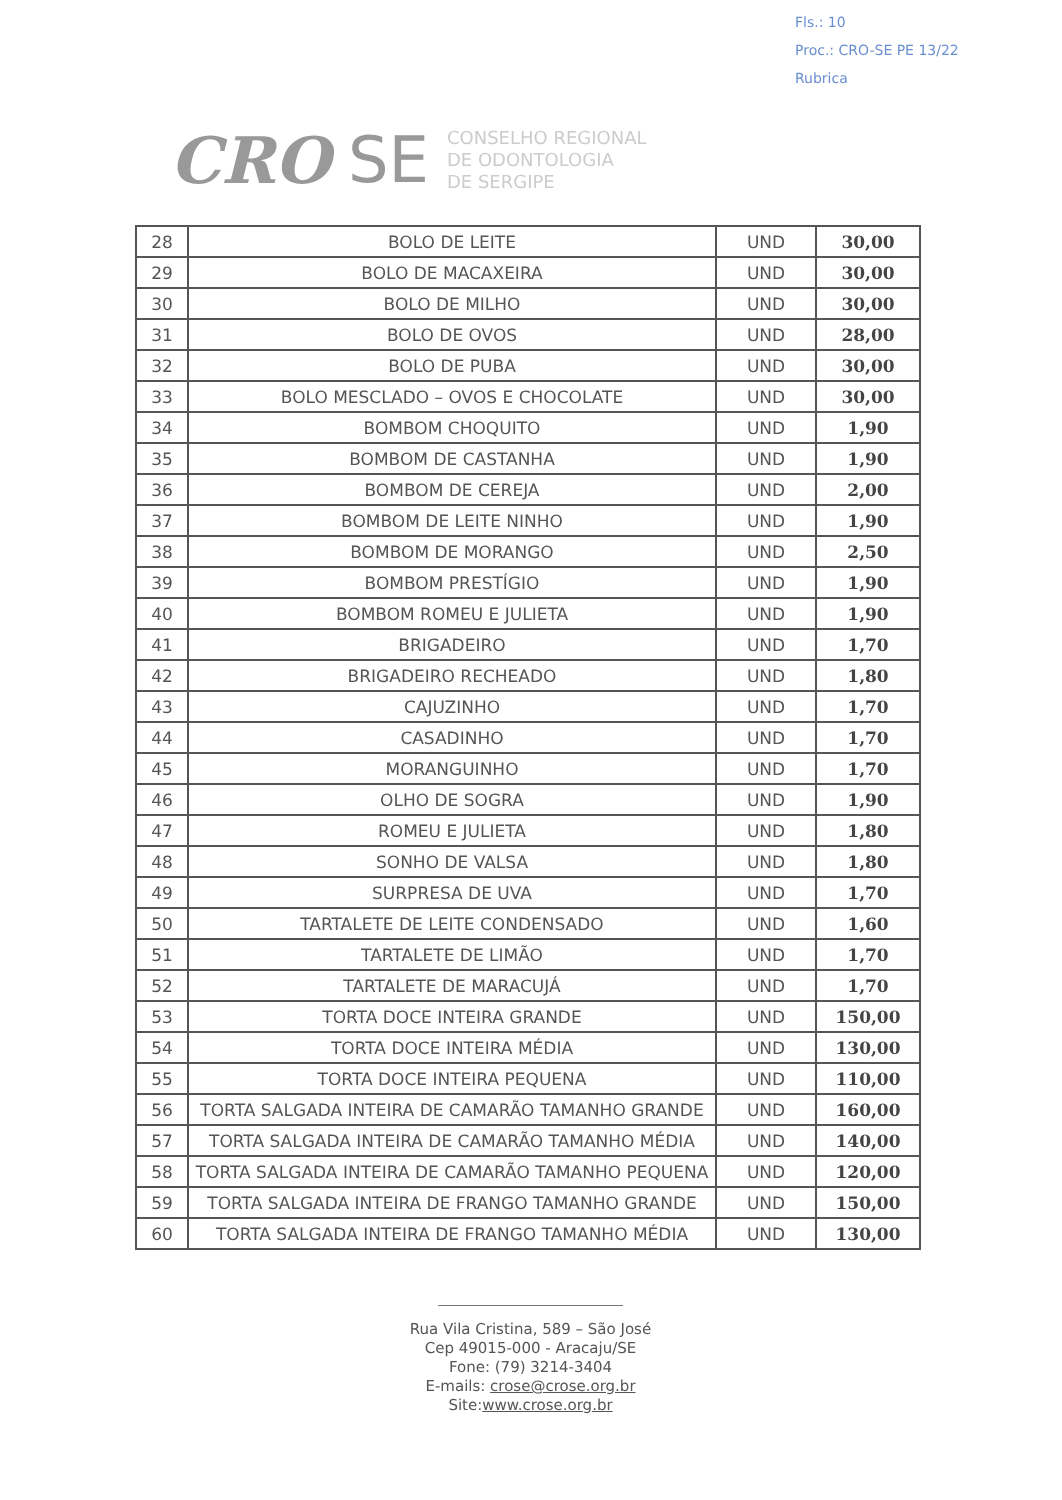Fls.: 10
Proc.: CRO-SE PE 13/22
Rubrica
CRO SE
CONSELHO REGIONAL
DE ODONTOLOGIA
DE SERGIPE
| 28 | BOLO DE LEITE | UND | 30,00 |
| 29 | BOLO DE MACAXEIRA | UND | 30,00 |
| 30 | BOLO DE MILHO | UND | 30,00 |
| 31 | BOLO DE OVOS | UND | 28,00 |
| 32 | BOLO DE PUBA | UND | 30,00 |
| 33 | BOLO MESCLADO – OVOS E CHOCOLATE | UND | 30,00 |
| 34 | BOMBOM CHOQUITO | UND | 1,90 |
| 35 | BOMBOM DE CASTANHA | UND | 1,90 |
| 36 | BOMBOM DE CEREJA | UND | 2,00 |
| 37 | BOMBOM DE LEITE NINHO | UND | 1,90 |
| 38 | BOMBOM DE MORANGO | UND | 2,50 |
| 39 | BOMBOM PRESTÍGIO | UND | 1,90 |
| 40 | BOMBOM ROMEU E JULIETA | UND | 1,90 |
| 41 | BRIGADEIRO | UND | 1,70 |
| 42 | BRIGADEIRO RECHEADO | UND | 1,80 |
| 43 | CAJUZINHO | UND | 1,70 |
| 44 | CASADINHO | UND | 1,70 |
| 45 | MORANGUINHO | UND | 1,70 |
| 46 | OLHO DE SOGRA | UND | 1,90 |
| 47 | ROMEU E JULIETA | UND | 1,80 |
| 48 | SONHO DE VALSA | UND | 1,80 |
| 49 | SURPRESA DE UVA | UND | 1,70 |
| 50 | TARTALETE DE LEITE CONDENSADO | UND | 1,60 |
| 51 | TARTALETE DE LIMÃO | UND | 1,70 |
| 52 | TARTALETE DE MARACUJÁ | UND | 1,70 |
| 53 | TORTA DOCE INTEIRA GRANDE | UND | 150,00 |
| 54 | TORTA DOCE INTEIRA MÉDIA | UND | 130,00 |
| 55 | TORTA DOCE INTEIRA PEQUENA | UND | 110,00 |
| 56 | TORTA SALGADA INTEIRA DE CAMARÃO TAMANHO GRANDE | UND | 160,00 |
| 57 | TORTA SALGADA INTEIRA DE CAMARÃO TAMANHO MÉDIA | UND | 140,00 |
| 58 | TORTA SALGADA INTEIRA DE CAMARÃO TAMANHO PEQUENA | UND | 120,00 |
| 59 | TORTA SALGADA INTEIRA DE FRANGO TAMANHO GRANDE | UND | 150,00 |
| 60 | TORTA SALGADA INTEIRA DE FRANGO TAMANHO MÉDIA | UND | 130,00 |
Rua Vila Cristina, 589 – São José
Cep 49015-000 - Aracaju/SE
Fone: (79) 3214-3404
E-mails: crose@crose.org.br
Site:www.crose.org.br